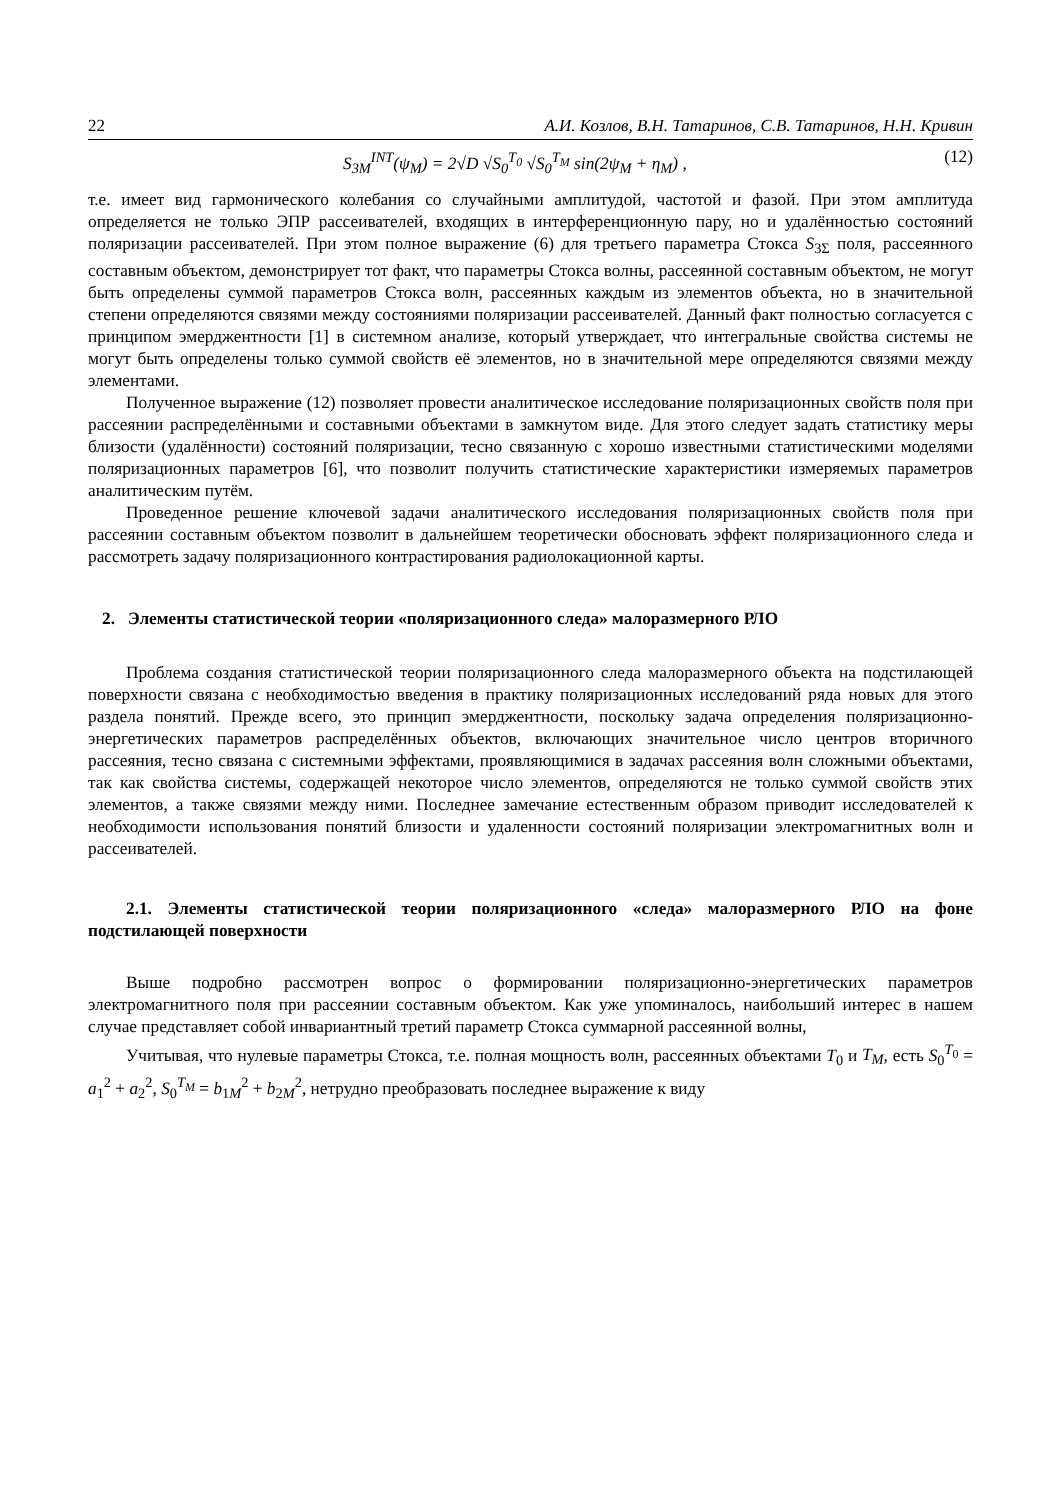22 А.И. Козлов, В.Н. Татаринов, С.В. Татаринов, Н.Н. Кривин
S<sub>3M</sub><sup>INT</sup>(ψ<sub>M</sub>) = 2√D √S<sub>0</sub><sup>T<sub>0</sub></sup> √S<sub>0</sub><sup>T<sub>M</sub></sup> sin(2ψ<sub>M</sub> + η<sub>M</sub>) , (12)
т.е. имеет вид гармонического колебания со случайными амплитудой, частотой и фазой. При этом амплитуда определяется не только ЭПР рассеивателей, входящих в интерференционную пару, но и удалённостью состояний поляризации рассеивателей. При этом полное выражение (6) для третьего параметра Стокса S<sub>3Σ</sub> поля, рассеянного составным объектом, демонстрирует тот факт, что параметры Стокса волны, рассеянной составным объектом, не могут быть определены суммой параметров Стокса волн, рассеянных каждым из элементов объекта, но в значительной степени определяются связями между состояниями поляризации рассеивателей. Данный факт полностью согласуется с принципом эмерджентности [1] в системном анализе, который утверждает, что интегральные свойства системы не могут быть определены только суммой свойств её элементов, но в значительной мере определяются связями между элементами.
Полученное выражение (12) позволяет провести аналитическое исследование поляризационных свойств поля при рассеянии распределёнными и составными объектами в замкнутом виде. Для этого следует задать статистику меры близости (удалённости) состояний поляризации, тесно связанную с хорошо известными статистическими моделями поляризационных параметров [6], что позволит получить статистические характеристики измеряемых параметров аналитическим путём.
Проведенное решение ключевой задачи аналитического исследования поляризационных свойств поля при рассеянии составным объектом позволит в дальнейшем теоретически обосновать эффект поляризационного следа и рассмотреть задачу поляризационного контрастирования радиолокационной карты.
2. Элементы статистической теории «поляризационного следа» малоразмерного РЛО
Проблема создания статистической теории поляризационного следа малоразмерного объекта на подстилающей поверхности связана с необходимостью введения в практику поляризационных исследований ряда новых для этого раздела понятий. Прежде всего, это принцип эмерджентности, поскольку задача определения поляризационно-энергетических параметров распределённых объектов, включающих значительное число центров вторичного рассеяния, тесно связана с системными эффектами, проявляющимися в задачах рассеяния волн сложными объектами, так как свойства системы, содержащей некоторое число элементов, определяются не только суммой свойств этих элементов, а также связями между ними. Последнее замечание естественным образом приводит исследователей к необходимости использования понятий близости и удаленности состояний поляризации электромагнитных волн и рассеивателей.
2.1. Элементы статистической теории поляризационного «следа» малоразмерного РЛО на фоне подстилающей поверхности
Выше подробно рассмотрен вопрос о формировании поляризационно-энергетических параметров электромагнитного поля при рассеянии составным объектом. Как уже упоминалось, наибольший интерес в нашем случае представляет собой инвариантный третий параметр Стокса суммарной рассеянной волны,
Учитывая, что нулевые параметры Стокса, т.е. полная мощность волн, рассеянных объектами T<sub>0</sub> и T<sub>M</sub>, есть S<sub>0</sub><sup>T<sub>0</sub></sup> = a<sub>1</sub><sup>2</sup> + a<sub>2</sub><sup>2</sup>, S<sub>0</sub><sup>T<sub>M</sub></sup> = b<sub>1M</sub><sup>2</sup> + b<sub>2M</sub><sup>2</sup>, нетрудно преобразовать последнее выражение к виду